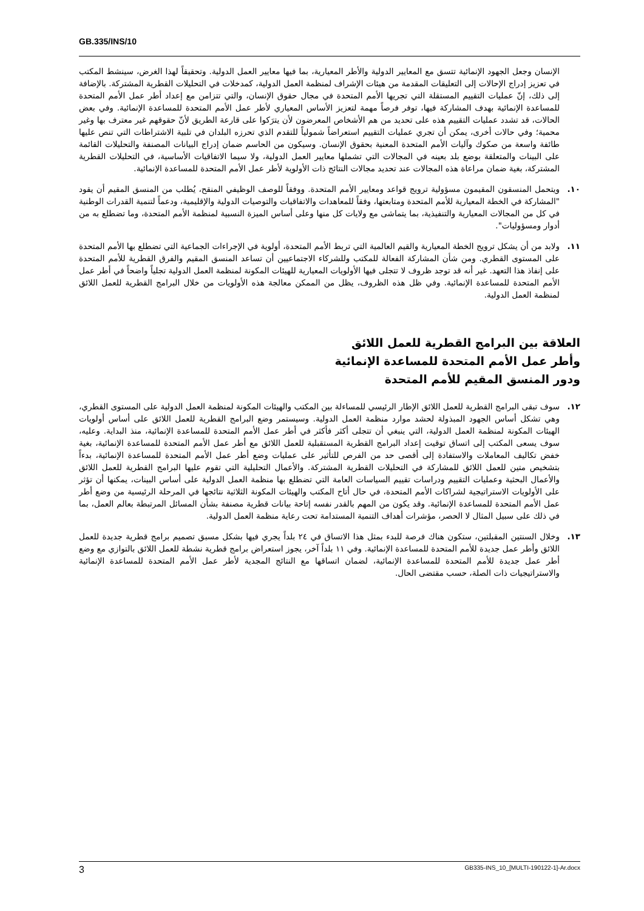GB.335/INS/10
الإنسان وجعل الجهود الإنمائية تتسق مع المعايير الدولية والأطر المعيارية، بما فيها معايير العمل الدولية. وتحقيقاً لهذا الغرض، سينشط المكتب في تعزيز إدراج الإحالات إلى التعليقات المقدمة من هيئات الإشراف لمنظمة العمل الدولية، كمدخلات في التحليلات القطرية المشتركة. بالإضافة إلى ذلك، إنّ عمليات التقييم المستقلة التي تجريها الأمم المتحدة في مجال حقوق الإنسان، والتي تتزامن مع إعداد أطر عمل الأمم المتحدة للمساعدة الإنمائية بهدف المشاركة فيها، توفر فرصاً مهمة لتعزيز الأساس المعياري لأطر عمل الأمم المتحدة للمساعدة الإنمائية. وفي بعض الحالات، قد تشدد عمليات التقييم هذه على تحديد من هم الأشخاص المعرضون لأن يترَكوا على قارعة الطريق لأنّ حقوقهم غير معترف بها وغير محمية؛ وفي حالات أخرى، يمكن أن تجري عمليات التقييم استعراضاً شمولياً للتقدم الذي تحرزه البلدان في تلبية الاشتراطات التي تنص عليها طائفة واسعة من صكوك وآليات الأمم المتحدة المعنية بحقوق الإنسان. وسيكون من الحاسم ضمان إدراج البيانات المصنفة والتحليلات القائمة على البينات والمتعلقة بوضع بلد بعينه في المجالات التي تشملها معايير العمل الدولية، ولا سيما الاتفاقيات الأساسية، في التحليلات القطرية المشتركة، بغية ضمان مراعاة هذه المجالات عند تحديد مجالات النتائج ذات الأولوية لأطر عمل الأمم المتحدة للمساعدة الإنمائية.
١٠. ويتحمل المنسقون المقيمون مسؤولية ترويج قواعد ومعايير الأمم المتحدة. ووفقاً للوصف الوظيفي المنقح، يُطلب من المنسق المقيم أن يقود "المشاركة في الخطة المعيارية للأمم المتحدة ومتابعتها، وفقاً للمعاهدات والاتفاقيات والتوصيات الدولية والإقليمية، ودعماً لتنمية القدرات الوطنية في كل من المجالات المعيارية والتنفيذية، بما يتماشى مع ولايات كل منها وعلى أساس الميزة النسبية لمنظمة الأمم المتحدة، وما تضطلع به من أدوار ومسؤوليات".
١١. ولابد من أن يشكل ترويج الخطة المعيارية والقيم العالمية التي تربط الأمم المتحدة، أولوية في الإجراءات الجماعية التي تضطلع بها الأمم المتحدة على المستوى القطري. ومن شأن المشاركة الفعالة للمكتب وللشركاء الاجتماعيين أن تساعد المنسق المقيم والفرق القطرية للأمم المتحدة على إنفاذ هذا التعهد. غير أنه قد توجد ظروف لا تتجلى فيها الأولويات المعيارية للهيئات المكونة لمنظمة العمل الدولية تجلياً واضحاً في أطر عمل الأمم المتحدة للمساعدة الإنمائية. وفي ظل هذه الظروف، يظل من الممكن معالجة هذه الأولويات من خلال البرامج القطرية للعمل اللائق لمنظمة العمل الدولية.
العلاقة بين البرامج القطرية للعمل اللائق
وأطر عمل الأمم المتحدة للمساعدة الإنمائية
ودور المنسق المقيم للأمم المتحدة
١٢. سوف تبقى البرامج القطرية للعمل اللائق الإطار الرئيسي للمساءلة بين المكتب والهيئات المكونة لمنظمة العمل الدولية على المستوى القطري، وهي تشكل أساس الجهود المبذولة لحشد موارد منظمة العمل الدولية. وسيستمر وضع البرامج القطرية للعمل اللائق على أساس أولويات الهيئات المكونة لمنظمة العمل الدولية، التي ينبغي أن تتجلى أكثر فأكثر في أطر عمل الأمم المتحدة للمساعدة الإنمائية، منذ البداية. وعليه، سوف يسعى المكتب إلى اتساق توقيت إعداد البرامج القطرية المستقبلية للعمل اللائق مع أطر عمل الأمم المتحدة للمساعدة الإنمائية، بغية خفض تكاليف المعاملات والاستفادة إلى أقصى حد من الفرص للتأثير على عمليات وضع أطر عمل الأمم المتحدة للمساعدة الإنمائية، بدءاً بتشخيص متين للعمل اللائق للمشاركة في التحليلات القطرية المشتركة. والأعمال التحليلية التي تقوم عليها البرامج القطرية للعمل اللائق والأعمال البحثية وعمليات التقييم ودراسات تقييم السياسات العامة التي تضطلع بها منظمة العمل الدولية على أساس البينات، يمكنها أن تؤثر على الأولويات الاستراتيجية لشراكات الأمم المتحدة، في حال أتاح المكتب والهيئات المكونة الثلاثية نتائجها في المرحلة الرئيسية من وضع أطر عمل الأمم المتحدة للمساعدة الإنمائية. وقد يكون من المهم بالقدر نفسه إتاحة بيانات قطرية مصنفة بشأن المسائل المرتبطة بعالم العمل، بما في ذلك على سبيل المثال لا الحصر، مؤشرات أهداف التنمية المستدامة تحت رعاية منظمة العمل الدولية.
١٣. وخلال السنتين المقبلتين، ستكون هناك فرصة للبدء بمثل هذا الاتساق في ٢٤ بلداً يجري فيها بشكل مسبق تصميم برامج قطرية جديدة للعمل اللائق وأطر عمل جديدة للأمم المتحدة للمساعدة الإنمائية. وفي ١١ بلداً آخر، يجوز استعراض برامج قطرية نشطة للعمل اللائق بالتوازي مع وضع أطر عمل جديدة للأمم المتحدة للمساعدة الإنمائية، لضمان اتساقها مع النتائج المجدية لأطر عمل الأمم المتحدة للمساعدة الإنمائية والاستراتيجيات ذات الصلة، حسب مقتضى الحال.
3 GB335-INS_10_[MULTI-190122-1]-Ar.docx